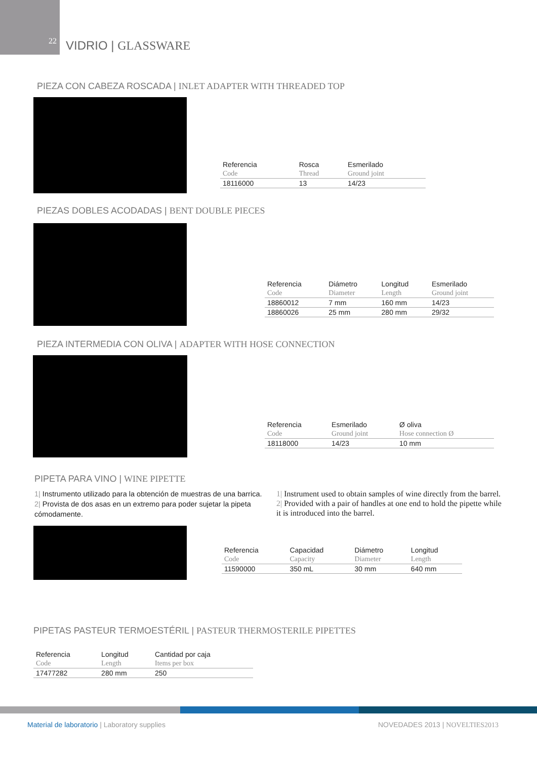22
VIDRIO | GLASSWARE
PIEZA CON CABEZA ROSCADA | INLET ADAPTER WITH THREADED TOP
| Referencia | Rosca | Esmerilado |
| --- | --- | --- |
| Code | Thread | Ground joint |
| 18116000 | 13 | 14/23 |
PIEZAS DOBLES ACODADAS | BENT DOUBLE PIECES
| Referencia | Diámetro | Longitud | Esmerilado |
| --- | --- | --- | --- |
| Code | Diameter | Length | Ground joint |
| 18860012 | 7 mm | 160 mm | 14/23 |
| 18860026 | 25 mm | 280 mm | 29/32 |
PIEZA INTERMEDIA CON OLIVA | ADAPTER WITH HOSE CONNECTION
| Referencia | Esmerilado | Ø oliva |
| --- | --- | --- |
| Code | Ground joint | Hose connection Ø |
| 18118000 | 14/23 | 10 mm |
PIPETA PARA VINO | WINE PIPETTE
1| Instrumento utilizado para la obtención de muestras de una barrica.
2| Provista de dos asas en un extremo para poder sujetar la pipeta cómodamente.
1| Instrument used to obtain samples of wine directly from the barrel.
2| Provided with a pair of handles at one end to hold the pipette while it is introduced into the barrel.
| Referencia | Capacidad | Diámetro | Longitud |
| --- | --- | --- | --- |
| Code | Capacity | Diameter | Length |
| 11590000 | 350 mL | 30 mm | 640 mm |
PIPETAS PASTEUR TERMOESTÉRIL | PASTEUR THERMOSTERILE PIPETTES
| Referencia | Longitud | Cantidad por caja |
| --- | --- | --- |
| Code | Length | Items per box |
| 17477282 | 280 mm | 250 |
Material de laboratorio | Laboratory supplies
NOVEDADES 2013 | NOVELTIES2013